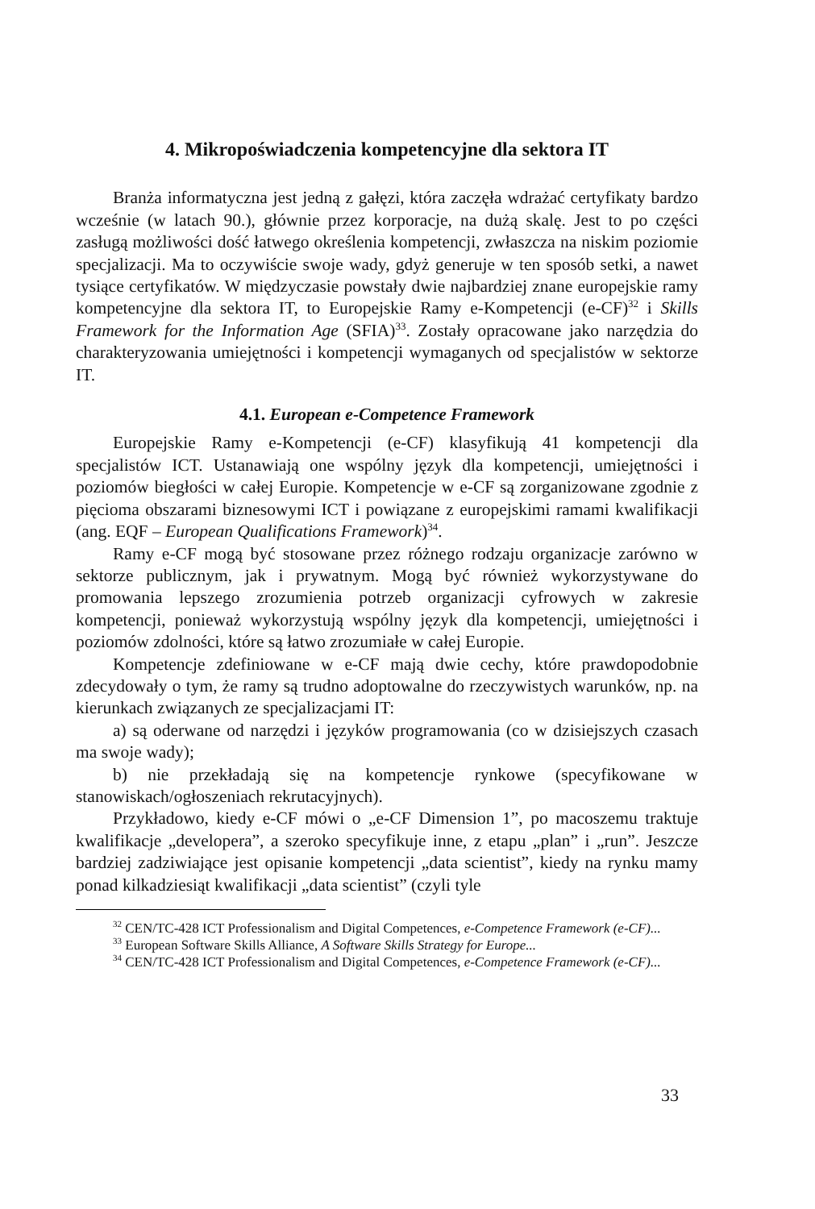4. Mikropoświadczenia kompetencyjne dla sektora IT
Branża informatyczna jest jedną z gałęzi, która zaczęła wdrażać certyfikaty bardzo wcześnie (w latach 90.), głównie przez korporacje, na dużą skalę. Jest to po części zasługą możliwości dość łatwego określenia kompetencji, zwłaszcza na niskim poziomie specjalizacji. Ma to oczywiście swoje wady, gdyż generuje w ten sposób setki, a nawet tysiące certyfikatów. W międzyczasie powstały dwie najbardziej znane europejskie ramy kompetencyjne dla sektora IT, to Europejskie Ramy e-Kompetencji (e-CF)<sup>32</sup> i Skills Framework for the Information Age (SFIA)<sup>33</sup>. Zostały opracowane jako narzędzia do charakteryzowania umiejętności i kompetencji wymaganych od specjalistów w sektorze IT.
4.1. European e-Competence Framework
Europejskie Ramy e-Kompetencji (e-CF) klasyfikują 41 kompetencji dla specjalistów ICT. Ustanawiają one wspólny język dla kompetencji, umiejętności i poziomów biegłości w całej Europie. Kompetencje w e-CF są zorganizowane zgodnie z pięcioma obszarami biznesowymi ICT i powiązane z europejskimi ramami kwalifikacji (ang. EQF – European Qualifications Framework)<sup>34</sup>.
Ramy e-CF mogą być stosowane przez różnego rodzaju organizacje zarówno w sektorze publicznym, jak i prywatnym. Mogą być również wykorzystywane do promowania lepszego zrozumienia potrzeb organizacji cyfrowych w zakresie kompetencji, ponieważ wykorzystują wspólny język dla kompetencji, umiejętności i poziomów zdolności, które są łatwo zrozumiałe w całej Europie.
Kompetencje zdefiniowane w e-CF mają dwie cechy, które prawdopodobnie zdecydowały o tym, że ramy są trudno adoptowalne do rzeczywistych warunków, np. na kierunkach związanych ze specjalizacjami IT:
a) są oderwane od narzędzi i języków programowania (co w dzisiejszych czasach ma swoje wady);
b) nie przekładają się na kompetencje rynkowe (specyfikowane w stanowiskach/ogłoszeniach rekrutacyjnych).
Przykładowo, kiedy e-CF mówi o „e-CF Dimension 1”, po macoszemu traktuje kwalifikacje „developera”, a szeroko specyfikuje inne, z etapu „plan” i „run”. Jeszcze bardziej zadziwiające jest opisanie kompetencji „data scientist”, kiedy na rynku mamy ponad kilkadziesiąt kwalifikacji „data scientist” (czyli tyle
<sup>32</sup> CEN/TC-428 ICT Professionalism and Digital Competences, e-Competence Framework (e-CF)...
<sup>33</sup> European Software Skills Alliance, A Software Skills Strategy for Europe...
<sup>34</sup> CEN/TC-428 ICT Professionalism and Digital Competences, e-Competence Framework (e-CF)...
33